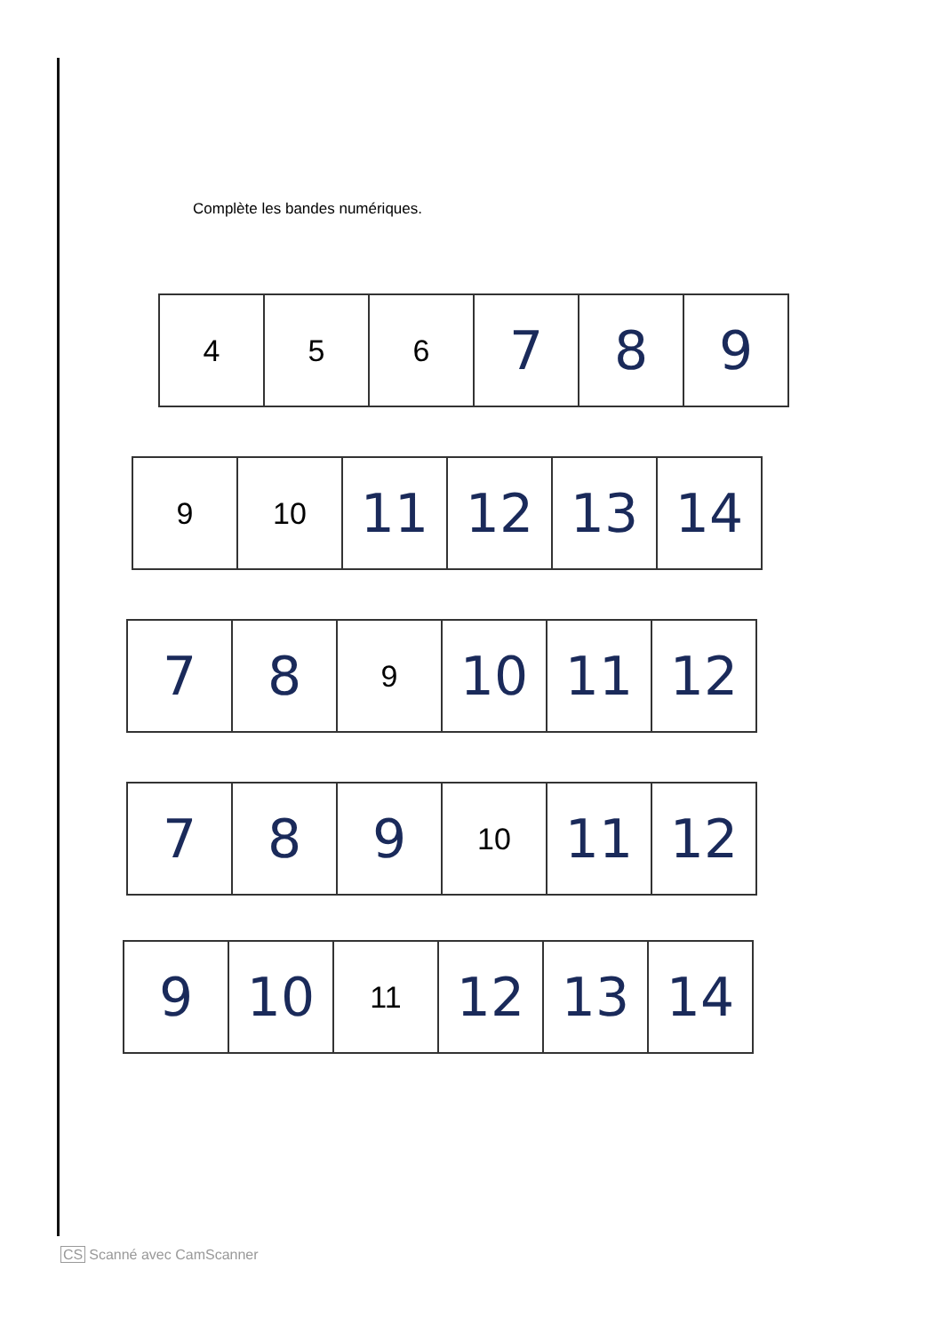Complète les bandes numériques.
| 4 | 5 | 6 | 7 | 8 | 9 |
| 9 | 10 | 11 | 12 | 13 | 14 |
| 7 | 8 | 9 | 10 | 11 | 12 |
| 7 | 8 | 9 | 10 | 11 | 12 |
| 9 | 10 | 11 | 12 | 13 | 14 |
CS Scanné avec CamScanner